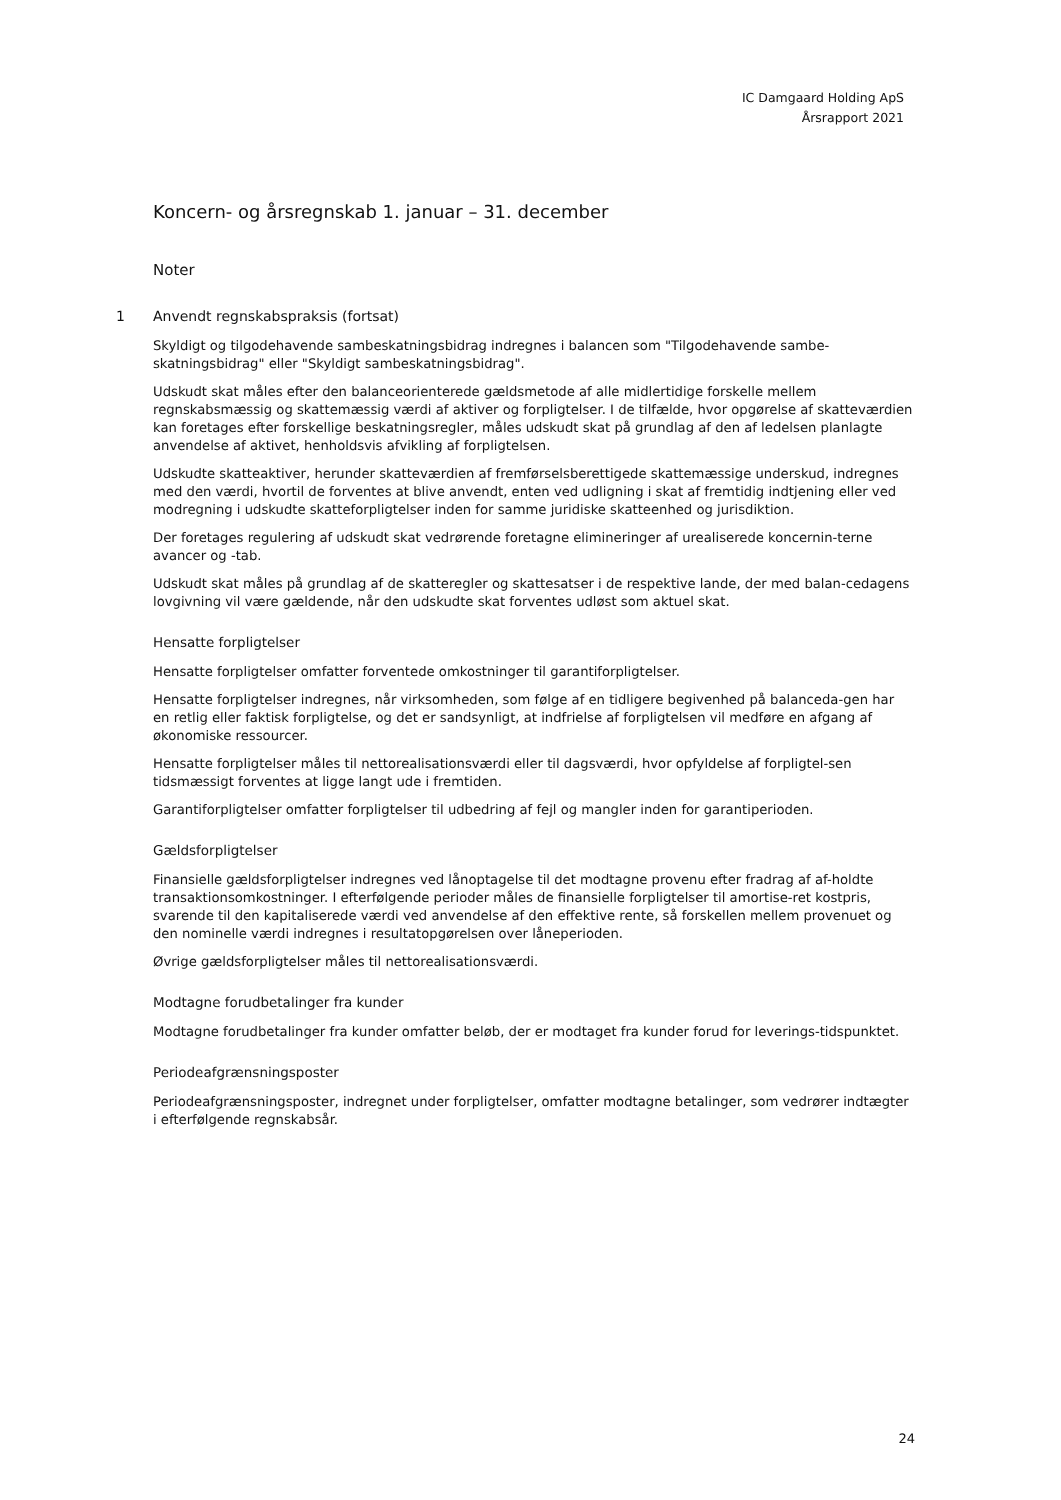IC Damgaard Holding ApS
Årsrapport 2021
Koncern- og årsregnskab 1. januar – 31. december
Noter
1 Anvendt regnskabspraksis (fortsat)
Skyldigt og tilgodehavende sambeskatningsbidrag indregnes i balancen som "Tilgodehavende sambe-skatningsbidrag" eller "Skyldigt sambeskatningsbidrag".
Udskudt skat måles efter den balanceorienterede gældsmetode af alle midlertidige forskelle mellem regnskabsmæssig og skattemæssig værdi af aktiver og forpligtelser. I de tilfælde, hvor opgørelse af skatteværdien kan foretages efter forskellige beskatningsregler, måles udskudt skat på grundlag af den af ledelsen planlagte anvendelse af aktivet, henholdsvis afvikling af forpligtelsen.
Udskudte skatteaktiver, herunder skatteværdien af fremførselsberettigede skattemæssige underskud, indregnes med den værdi, hvortil de forventes at blive anvendt, enten ved udligning i skat af fremtidig indtjening eller ved modregning i udskudte skatteforpligtelser inden for samme juridiske skatteenhed og jurisdiktion.
Der foretages regulering af udskudt skat vedrørende foretagne elimineringer af urealiserede koncernin-terne avancer og -tab.
Udskudt skat måles på grundlag af de skatteregler og skattesatser i de respektive lande, der med balan-cedagens lovgivning vil være gældende, når den udskudte skat forventes udløst som aktuel skat.
Hensatte forpligtelser
Hensatte forpligtelser omfatter forventede omkostninger til garantiforpligtelser.
Hensatte forpligtelser indregnes, når virksomheden, som følge af en tidligere begivenhed på balanceda-gen har en retlig eller faktisk forpligtelse, og det er sandsynligt, at indfrielse af forpligtelsen vil medføre en afgang af økonomiske ressourcer.
Hensatte forpligtelser måles til nettorealisationsværdi eller til dagsværdi, hvor opfyldelse af forpligtel-sen tidsmæssigt forventes at ligge langt ude i fremtiden.
Garantiforpligtelser omfatter forpligtelser til udbedring af fejl og mangler inden for garantiperioden.
Gældsforpligtelser
Finansielle gældsforpligtelser indregnes ved lånoptagelse til det modtagne provenu efter fradrag af af-holdte transaktionsomkostninger. I efterfølgende perioder måles de finansielle forpligtelser til amortise-ret kostpris, svarende til den kapitaliserede værdi ved anvendelse af den effektive rente, så forskellen mellem provenuet og den nominelle værdi indregnes i resultatopgørelsen over låneperioden.
Øvrige gældsforpligtelser måles til nettorealisationsværdi.
Modtagne forudbetalinger fra kunder
Modtagne forudbetalinger fra kunder omfatter beløb, der er modtaget fra kunder forud for leverings-tidspunktet.
Periodeafgrænsningsposter
Periodeafgrænsningsposter, indregnet under forpligtelser, omfatter modtagne betalinger, som vedrører indtægter i efterfølgende regnskabsår.
24